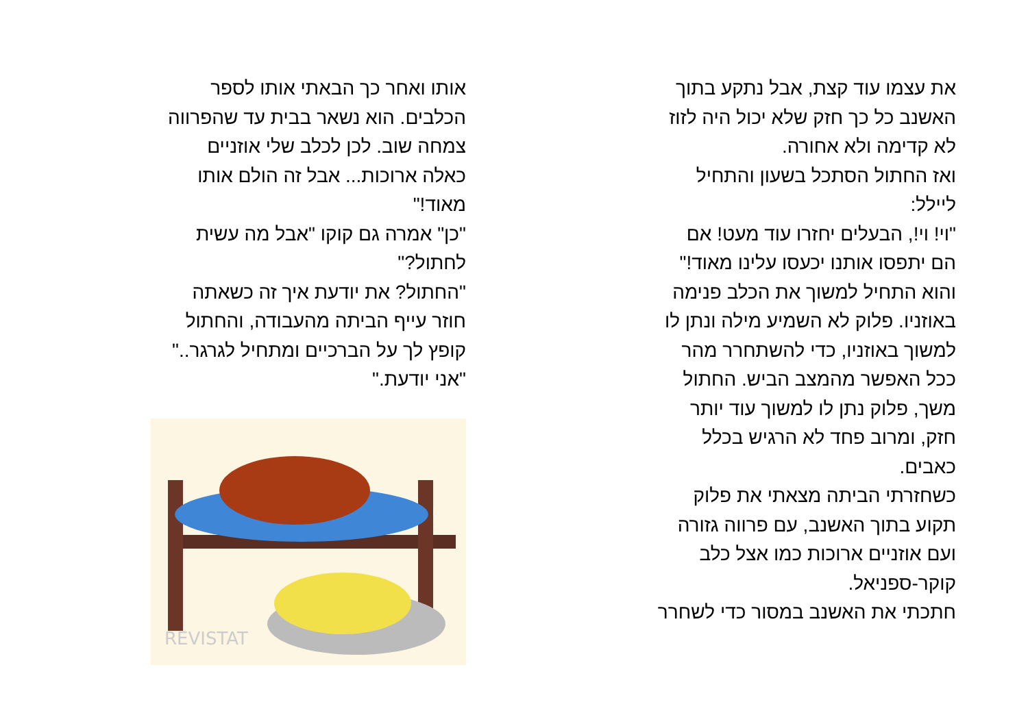את עצמו עוד קצת, אבל נתקע בתוך
האשנב כל כך חזק שלא יכול היה לזוז
לא קדימה ולא אחורה.
ואז החתול הסתכל בשעון והתחיל
ליילל:
"וי! וי!, הבעלים יחזרו עוד מעט! אם
הם יתפסו אותנו יכעסו עלינו מאוד!"
והוא התחיל למשוך את הכלב פנימה
באוזניו. פלוק לא השמיע מילה ונתן לו
למשוך באוזניו, כדי להשתחרר מהר
ככל האפשר מהמצב הביש. החתול
משך, פלוק נתן לו למשוך עוד יותר
חזק, ומרוב פחד לא הרגיש בכלל
כאבים.
כשחזרתי הביתה מצאתי את פלוק
תקוע בתוך האשנב, עם פרווה גזורה
ועם אוזניים ארוכות כמו אצל כלב
קוקר-ספניאל.
חתכתי את האשנב במסור כדי לשחרר
אותו ואחר כך הבאתי אותו לספר
הכלבים. הוא נשאר בבית עד שהפרווה
צמחה שוב. לכן לכלב שלי אוזניים
כאלה ארוכות... אבל זה הולם אותו
מאוד!"
"כן" אמרה גם קוקו "אבל מה עשית
לחתול?"
"החתול? את יודעת איך זה כשאתה
חוזר עייף הביתה מהעבודה, והחתול
קופץ לך על הברכיים ומתחיל לגרגר.."
"אני יודעת."
REVISTAT